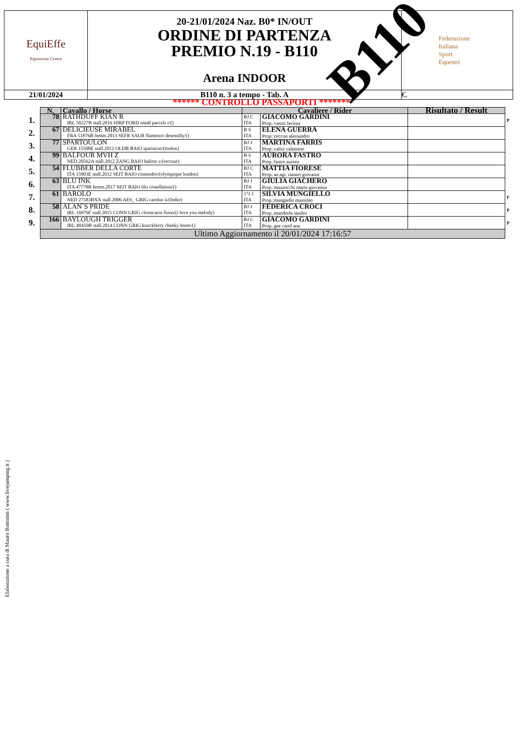| EquiEffe Equestrian Centre | 20-21/01/2024 Naz. B0* IN/OUT ORDINE DI PARTENZA PREMIO N.19 - B110 Arena INDOOR | Federazione Italiana Sport Equestri |
| 21/01/2024 | B110 n. 3 a tempo - Tab. A | €. |
B110
****** CONTROLLO PASSAPORTI *******
| | N. | Cavallo / Horse | Cavaliere / Rider | | Risultato / Result | |
| --- | --- | --- | --- | --- | --- | --- |
| 1. | 78 | RATHDUFF KIAN R IRL 50227B stall.2016 HIRP FORD small parcels r/() | BJ C ITA | GIACOMO GARDINI Prop.:vasini lavinia | | P |
| 2. | 67 | DELICIEUSE MIRABEL FRA 51876B femm.2013 SEFR SAUR flamenco desemilly/() | B S ITA | ELENA GUERRA Prop.:ceccon alessandro | | |
| 3. | 77 | SPARTOULON GER 15508E stall.2012 OLDB BAIO spartacus/(toulon) | BJ J ITA | MARTINA FARRIS Prop.:valisi valentino | | |
| 4. | 99 | BALFOUR MVH Z NED 20562A stall.2012 ZANG BAIO balisto z/(recruut) | B S ITA | AURORA FASTRO Prop.:fastro aurora | | |
| 5. | 54 | FLUBBER DELLA CORTE ITA 15903E stall.2012 SEIT BAIO contendro/(olympique london) | BJ C ITA | MATTIA FIORESE Prop.:az.agr. raineri giovanni | | |
| 6. | 63 | BLU INK ITA 47778B femm.2017 SEIT BAIO blu costellation/() | BJ J ITA | GIULIA GIACHERO Prop.:mazzocchi maria giovanna | | |
| 7. | 61 | BAROLO NED 27583BXX stall.2006 AES_ GRIG carolus ii/(fedor) | 1°J J ITA | SILVIA MUNGIELLO Prop.:mungiello massimo | | F |
| 8. | 58 | ALAN´S PRIDE IRL 16976F stall.2015 CONN GRIG clooncarra fionn/(i love you melody) | BJ J ITA | FEDERICA CROCI Prop.:mandorla sandro | | P |
| 9. | 166 | BAYLOUGH TRIGGER IRL 48459B stall.2014 CONN GRIG knockferry cheeky boots/() | BJ C ITA | GIACOMO GARDINI Prop.:gee carol ann | | P |
| | Ultimo Aggiornamento il 20/01/2024 17:16:57 | | | | | |
Elaborazione a cura di Mauro Battistini ( www.livejumping.it )